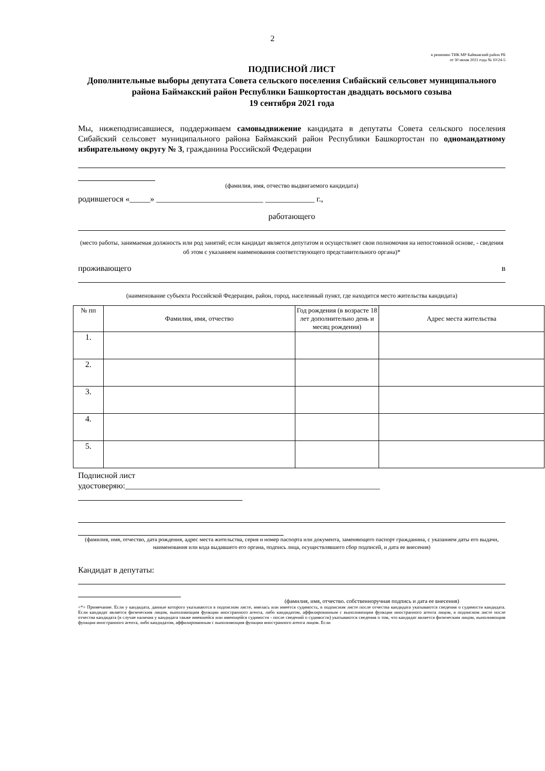2
к решению ТИК МР Баймакский район РБ
от 30 июня 2021 года № 10/24-5
ПОДПИСНОЙ ЛИСТ
Дополнительные выборы депутата Совета сельского поселения Сибайский сельсовет муниципального района Баймакский район Республики Башкортостан двадцать восьмого созыва
19 сентября 2021 года
Мы, нижеподписавшиеся, поддерживаем самовыдвижение кандидата в депутаты Совета сельского поселения Сибайский сельсовет муниципального района Баймакский район Республики Башкортостан по одномандатному избирательному округу № 3, гражданина Российской Федерации
(фамилия, имя, отчество выдвигаемого кандидата)
родившегося «_____» __________________________ ____________ г.,
работающего
(место работы, занимаемая должность или род занятий; если кандидат является депутатом и осуществляет свои полномочия на непостоянной основе, - сведения об этом с указанием наименования соответствующего представительного органа)*
проживающего в
(наименование субъекта Российской Федерации, район, город, населенный пункт, где находится место жительства кандидата)
| № пп | Фамилия, имя, отчество | Год рождения (в возрасте 18 лет дополнительно день и месяц рождения) | Адрес места жительства |
| --- | --- | --- | --- |
| 1. | | | |
| 2. | | | |
| 3. | | | |
| 4. | | | |
| 5. | | | |
Подписной лист
удостоверяю:______________________________________________________________
(фамилия, имя, отчество, дата рождения, адрес места жительства, серия и номер паспорта или документа, заменяющего паспорт гражданина, с указанием даты его выдачи, наименования или кода выдавшего его органа, подпись лица, осуществлявшего сбор подписей, и дата ее внесения)
Кандидат в депутаты:
(фамилия, имя, отчество. собственноручная подпись и дата ее внесения)
<*> Примечание. Если у кандидата, данные которого указываются в подписном листе, имелась или имеется судимость, в подписном листе после отчества кандидата указываются сведения о судимости кандидата. Если кандидат является физическим лицом, выполняющим функции иностранного агента, либо кандидатом, аффилированным с выполняющим функции иностранного агента лицом, в подписном листе после отчества кандидата (в случае наличия у кандидата также имевшейся или имеющейся судимости - после сведений о судимости) указываются сведения о том, что кандидат является физическим лицом, выполняющим функции иностранного агента, либо кандидатом, аффилированным с выполняющим функции иностранного агента лицом. Если